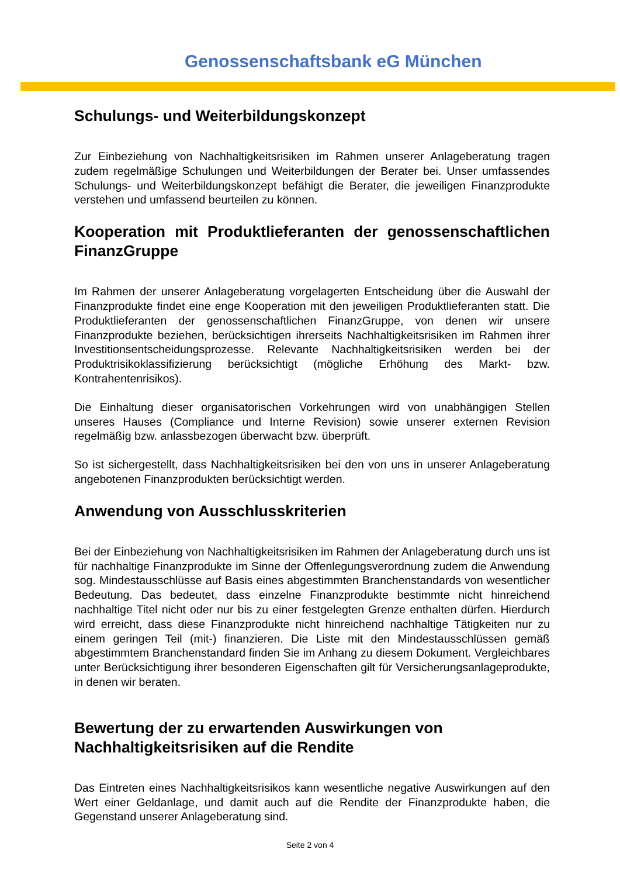Genossenschaftsbank eG München
Schulungs- und Weiterbildungskonzept
Zur Einbeziehung von Nachhaltigkeitsrisiken im Rahmen unserer Anlageberatung tragen zudem regelmäßige Schulungen und Weiterbildungen der Berater bei. Unser umfassendes Schulungs- und Weiterbildungskonzept befähigt die Berater, die jeweiligen Finanzprodukte verstehen und umfassend beurteilen zu können.
Kooperation mit Produktlieferanten der genossenschaftlichen FinanzGruppe
Im Rahmen der unserer Anlageberatung vorgelagerten Entscheidung über die Auswahl der Finanzprodukte findet eine enge Kooperation mit den jeweiligen Produktlieferanten statt. Die Produktlieferanten der genossenschaftlichen FinanzGruppe, von denen wir unsere Finanzprodukte beziehen, berücksichtigen ihrerseits Nachhaltigkeitsrisiken im Rahmen ihrer Investitionsentscheidungsprozesse. Relevante Nachhaltigkeitsrisiken werden bei der Produktrisikoklassifizierung berücksichtigt (mögliche Erhöhung des Markt- bzw. Kontrahentenrisikos).
Die Einhaltung dieser organisatorischen Vorkehrungen wird von unabhängigen Stellen unseres Hauses (Compliance und Interne Revision) sowie unserer externen Revision regelmäßig bzw. anlassbezogen überwacht bzw. überprüft.
So ist sichergestellt, dass Nachhaltigkeitsrisiken bei den von uns in unserer Anlageberatung angebotenen Finanzprodukten berücksichtigt werden.
Anwendung von Ausschlusskriterien
Bei der Einbeziehung von Nachhaltigkeitsrisiken im Rahmen der Anlageberatung durch uns ist für nachhaltige Finanzprodukte im Sinne der Offenlegungsverordnung zudem die Anwendung sog. Mindestausschlüsse auf Basis eines abgestimmten Branchenstandards von wesentlicher Bedeutung. Das bedeutet, dass einzelne Finanzprodukte bestimmte nicht hinreichend nachhaltige Titel nicht oder nur bis zu einer festgelegten Grenze enthalten dürfen. Hierdurch wird erreicht, dass diese Finanzprodukte nicht hinreichend nachhaltige Tätigkeiten nur zu einem geringen Teil (mit-) finanzieren. Die Liste mit den Mindestausschlüssen gemäß abgestimmtem Branchenstandard finden Sie im Anhang zu diesem Dokument. Vergleichbares unter Berücksichtigung ihrer besonderen Eigenschaften gilt für Versicherungsanlageprodukte, in denen wir beraten.
Bewertung der zu erwartenden Auswirkungen von Nachhaltigkeitsrisiken auf die Rendite
Das Eintreten eines Nachhaltigkeitsrisikos kann wesentliche negative Auswirkungen auf den Wert einer Geldanlage, und damit auch auf die Rendite der Finanzprodukte haben, die Gegenstand unserer Anlageberatung sind.
Seite 2 von 4